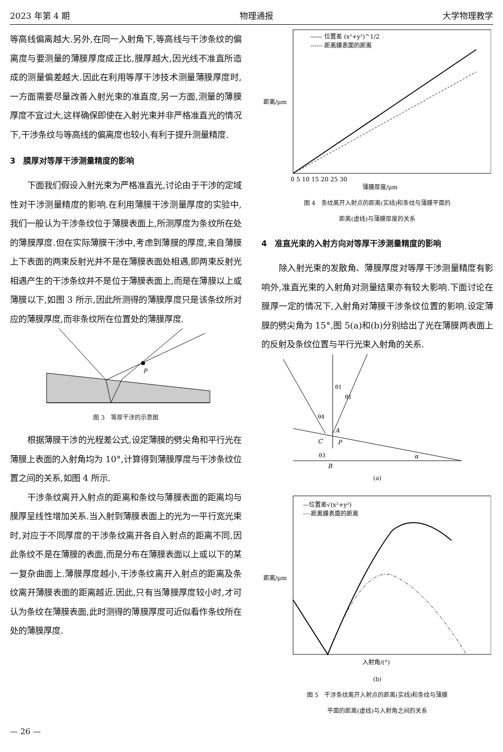2023 年第 4 期 物理通报 大学物理教学
等高线偏离越大.另外,在同一入射角下,等高线与干涉条纹的偏离度与要测量的薄膜厚度成正比,膜厚越大,因光线不准直所造成的测量偏差越大.因此在利用等厚干涉技术测量薄膜厚度时,一方面需要尽量改善入射光束的准直度,另一方面,测量的薄膜厚度不宜过大,这样确保即使在入射光束并非严格准直光的情况下,干涉条纹与等高线的偏离度也较小,有利于提升测量精度.
3　膜厚对等厚干涉测量精度的影响
下面我们假设入射光束为严格准直光,讨论由于干涉的定域性对干涉测量精度的影响.在利用薄膜干涉测量厚度的实验中,我们一般认为干涉条纹位于薄膜表面上,所测厚度为条纹所在处的薄膜厚度.但在实际薄膜干涉中,考虑到薄膜的厚度,来自薄膜上下表面的两束反射光并不是在薄膜表面处相遇,即两束反射光相遇产生的干涉条纹并不是位于薄膜表面上,而是在薄膜以上或薄膜以下,如图 3 所示,因此所测得的薄膜厚度只是该条纹所对应的薄膜厚度,而非条纹所在位置处的薄膜厚度.
P
图 3　等厚干涉的示意图
根据薄膜干涉的光程差公式,设定薄膜的劈尖角和平行光在薄膜上表面的入射角均为 10°,计算得到薄膜厚度与干涉条纹位置之间的关系,如图 4 所示.
干涉条纹离开入射点的距离和条纹与薄膜表面的距离均与膜厚呈线性增加关系.当入射到薄膜表面上的光为一平行宽光束时,对应于不同厚度的干涉条纹离开各自入射点的距离不同,因此条纹不是在薄膜的表面,而是分布在薄膜表面以上或以下的某一复杂曲面上.薄膜厚度越小,干涉条纹离开入射点的距离及条纹离开薄膜表面的距离越近.因此,只有当薄膜厚度较小时,才可认为条纹在薄膜表面,此时测得的薄膜厚度可近似看作条纹所在处的薄膜厚度.
—— 位置差 (x²+y²)^1/2
------ 距离膜表面的距离
距离/μm
薄膜厚度/μm
0 5 10 15 20 25 30
图 4　条纹离开入射点的距离(实线)和条纹与薄膜平面的
距离(虚线)与薄膜厚度的关系
4　准直光束的入射方向对等厚干涉测量精度的影响
除入射光束的发散角、薄膜厚度对等厚干涉测量精度有影响外,准直光束的入射角对测量结果亦有较大影响.下面讨论在膜厚一定的情况下,入射角对薄膜干涉条纹位置的影响.设定薄膜的劈尖角为 15°,图 5(a)和(b)分别给出了光在薄膜两表面上的反射及条纹位置与平行光束入射角的关系.
A
C
P
B
α
θ1
θ1
θ4
θ3
(a)
—位置差√(x²+y²)
-··-距离膜表面的距离
距离/μm
入射角/(°)
(b)
图 5　干涉条纹离开入射点的距离(实线)和条纹与薄膜
平面的距离(虚线)与入射角之间的关系
— 26 —